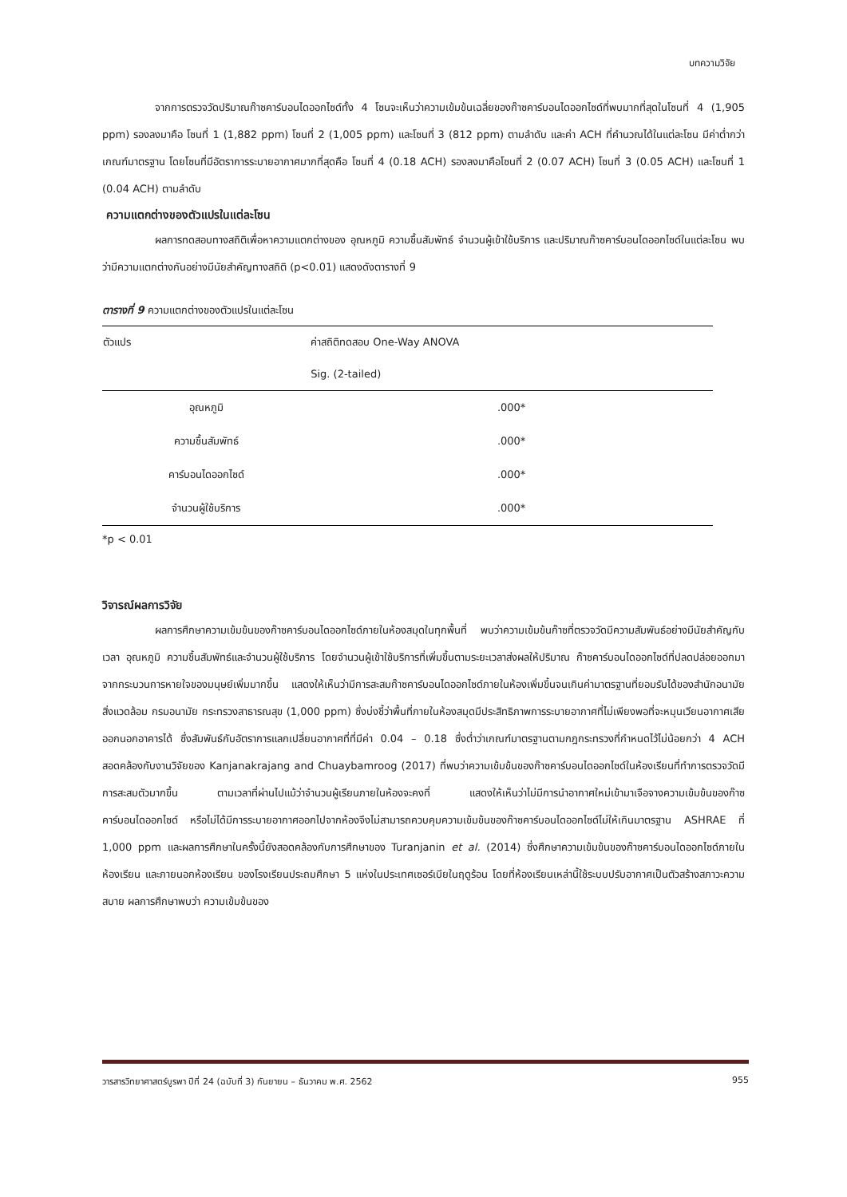บทความวิจัย
จากการตรวจวัดปริมาณก๊าซคาร์บอนไดออกไซด์ทั้ง 4 โซนจะเห็นว่าความเข้มข้นเฉลี่ยของก๊าซคาร์บอนไดออกไซด์ที่พบมากที่สุดในโซนที่ 4 (1,905 ppm) รองลงมาคือ โซนที่ 1 (1,882 ppm) โซนที่ 2 (1,005 ppm) และโซนที่ 3 (812 ppm) ตามลำดับ และค่า ACH ที่คำนวณได้ในแต่ละโซน มีค่าต่ำกว่าเกณฑ์มาตรฐาน โดยโซนที่มีอัตราการระบายอากาศมากที่สุดคือ โซนที่ 4 (0.18 ACH) รองลงมาคือโซนที่ 2 (0.07 ACH) โซนที่ 3 (0.05 ACH) และโซนที่ 1 (0.04 ACH) ตามลำดับ
ความแตกต่างของตัวแปรในแต่ละโซน
ผลการทดสอบทางสถิติเพื่อหาความแตกต่างของ อุณหภูมิ ความชื้นสัมพัทธ์ จำนวนผู้เข้าใช้บริการ และปริมาณก๊าซคาร์บอนไดออกไซด์ในแต่ละโซน พบว่ามีความแตกต่างกันอย่างมีนัยสำคัญทางสถิติ (p<0.01) แสดงดังตารางที่ 9
ตารางที่ 9 ความแตกต่างของตัวแปรในแต่ละโซน
| ตัวแปร | ค่าสถิติทดสอบ One-Way ANOVA |
| --- | --- |
| | Sig. (2-tailed) |
| อุณหภูมิ | .000* |
| ความชื้นสัมพัทธ์ | .000* |
| คาร์บอนไดออกไซด์ | .000* |
| จำนวนผู้ใช้บริการ | .000* |
*p < 0.01
วิจารณ์ผลการวิจัย
ผลการศึกษาความเข้มข้นของก๊าซคาร์บอนไดออกไซด์ภายในห้องสมุดในทุกพื้นที่ พบว่าความเข้มข้นก๊าซที่ตรวจวัดมีความสัมพันธ์อย่างมีนัยสำคัญกับเวลา อุณหภูมิ ความชื้นสัมพัทธ์และจำนวนผู้ใช้บริการ โดยจำนวนผู้เข้าใช้บริการที่เพิ่มขึ้นตามระยะเวลาส่งผลให้ปริมาณ ก๊าซคาร์บอนไดออกไซด์ที่ปลดปล่อยออกมาจากกระบวนการหายใจของมนุษย์เพิ่มมากขึ้น แสดงให้เห็นว่ามีการสะสมก๊าซคาร์บอนไดออกไซด์ภายในห้องเพิ่มขึ้นจนเกินค่ามาตรฐานที่ยอมรับได้ของสำนักอนามัยสิ่งแวดล้อม กรมอนามัย กระทรวงสาธารณสุข (1,000 ppm) ซึ่งบ่งชี้ว่าพื้นที่ภายในห้องสมุดมีประสิทธิภาพการระบายอากาศที่ไม่เพียงพอที่จะหมุนเวียนอากาศเสียออกนอกอาคารได้ ซึ่งสัมพันธ์กับอัตราการแลกเปลี่ยนอากาศที่ที่มีค่า 0.04 – 0.18 ซึ่งต่ำว่าเกณฑ์มาตรฐานตามกฎกระทรวงที่กำหนดไว้ไม่น้อยกว่า 4 ACH สอดคล้องกับงานวิจัยของ Kanjanakrajang and Chuaybamroog (2017) ที่พบว่าความเข้มข้นของก๊าซคาร์บอนไดออกไซด์ในห้องเรียนที่ทำการตรวจวัดมีการสะสมตัวมากขึ้น ตามเวลาที่ผ่านไปแม้ว่าจำนวนผู้เรียนภายในห้องจะคงที่ แสดงให้เห็นว่าไม่มีการนำอากาศใหม่เข้ามาเจือจางความเข้มข้นของก๊าซคาร์บอนไดออกไซด์ หรือไม่ได้มีการระบายอากาศออกไปจากห้องจึงไม่สามารถควบคุมความเข้มข้นของก๊าซคาร์บอนไดออกไซด์ไม่ให้เกินมาตรฐาน ASHRAE ที่ 1,000 ppm และผลการศึกษาในครั้งนี้ยังสอดคล้องกับการศึกษาของ Turanjanin et al. (2014) ซึ่งศึกษาความเข้มข้นของก๊าซคาร์บอนไดออกไซด์ภายในห้องเรียน และภายนอกห้องเรียน ของโรงเรียนประถมศึกษา 5 แห่งในประเทศเซอร์เบียในฤดูร้อน โดยที่ห้องเรียนเหล่านี้ใช้ระบบปรับอากาศเป็นตัวสร้างสภาวะความสบาย ผลการศึกษาพบว่า ความเข้มข้นของ
วารสารวิทยาศาสตร์บูรพา ปีที่ 24 (ฉบับที่ 3) กันยายน – ธันวาคม พ.ศ. 2562 955